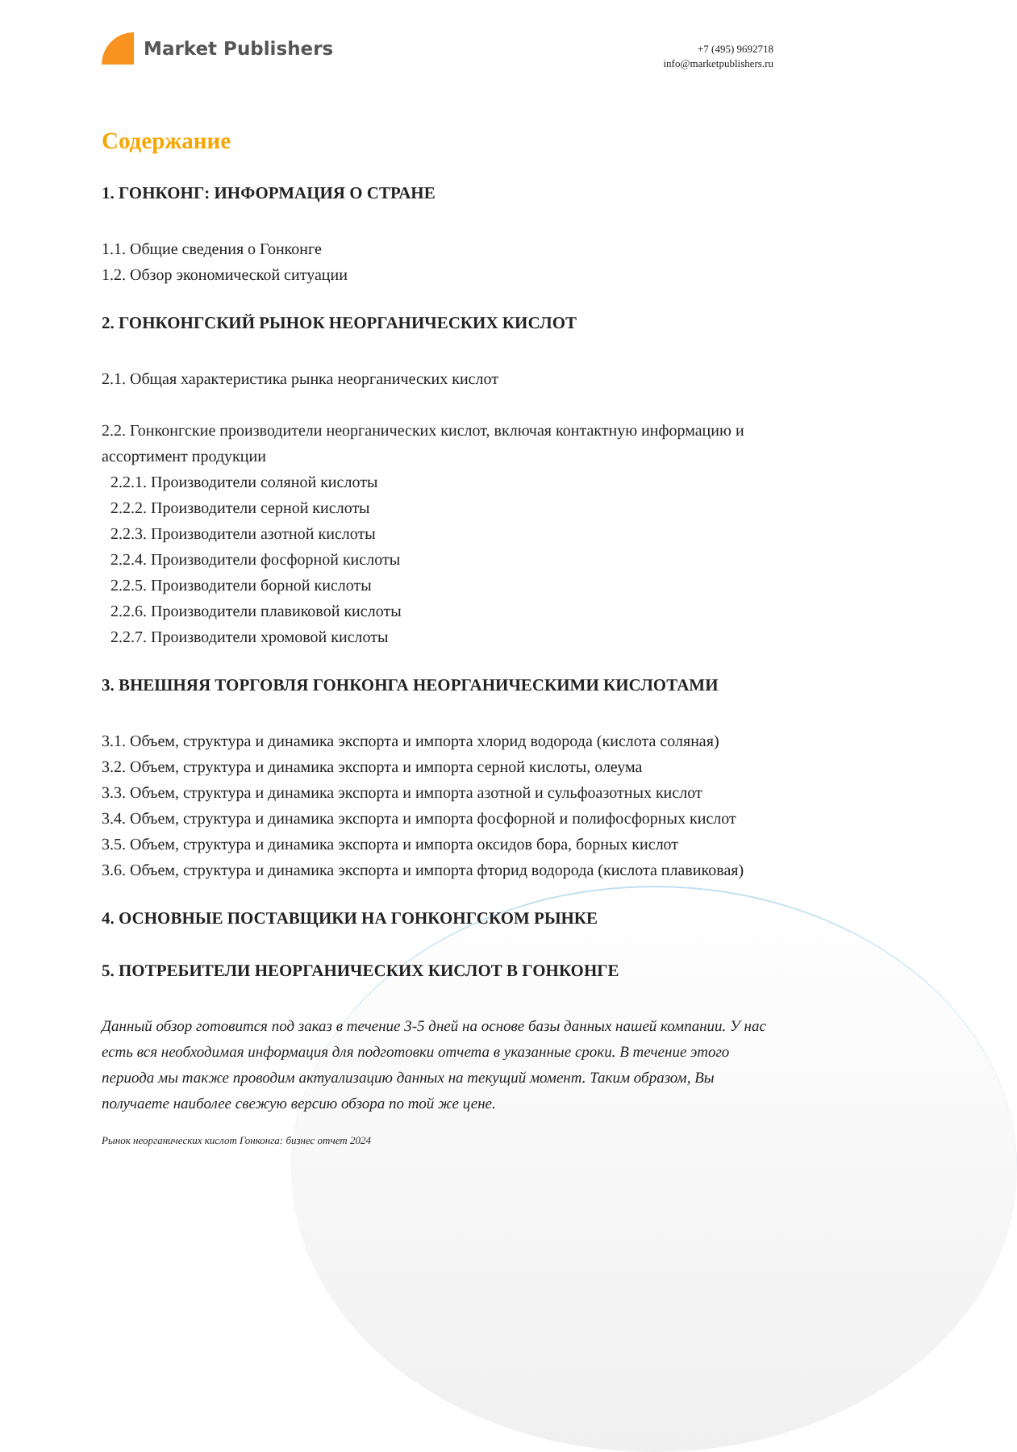Market Publishers
+7 (495) 9692718
info@marketpublishers.ru
Содержание
1. ГОНКОНГ: ИНФОРМАЦИЯ О СТРАНЕ
1.1. Общие сведения о Гонконге
1.2. Обзор экономической ситуации
2. ГОНКОНГСКИЙ РЫНОК НЕОРГАНИЧЕСКИХ КИСЛОТ
2.1. Общая характеристика рынка неорганических кислот
2.2. Гонконгские производители неорганических кислот, включая контактную информацию и ассортимент продукции
2.2.1. Производители соляной кислоты
2.2.2. Производители серной кислоты
2.2.3. Производители азотной кислоты
2.2.4. Производители фосфорной кислоты
2.2.5. Производители борной кислоты
2.2.6. Производители плавиковой кислоты
2.2.7. Производители хромовой кислоты
3. ВНЕШНЯЯ ТОРГОВЛЯ ГОНКОНГА НЕОРГАНИЧЕСКИМИ КИСЛОТАМИ
3.1. Объем, структура и динамика экспорта и импорта хлорид водорода (кислота соляная)
3.2. Объем, структура и динамика экспорта и импорта серной кислоты, олеума
3.3. Объем, структура и динамика экспорта и импорта азотной и сульфоазотных кислот
3.4. Объем, структура и динамика экспорта и импорта фосфорной и полифосфорных кислот
3.5. Объем, структура и динамика экспорта и импорта оксидов бора, борных кислот
3.6. Объем, структура и динамика экспорта и импорта фторид водорода (кислота плавиковая)
4. ОСНОВНЫЕ ПОСТАВЩИКИ НА ГОНКОНГСКОМ РЫНКЕ
5. ПОТРЕБИТЕЛИ НЕОРГАНИЧЕСКИХ КИСЛОТ В ГОНКОНГЕ
Данный обзор готовится под заказ в течение 3-5 дней на основе базы данных нашей компании. У нас есть вся необходимая информация для подготовки отчета в указанные сроки. В течение этого периода мы также проводим актуализацию данных на текущий момент. Таким образом, Вы получаете наиболее свежую версию обзора по той же цене.
Рынок неорганических кислот Гонконга: бизнес отчет 2024